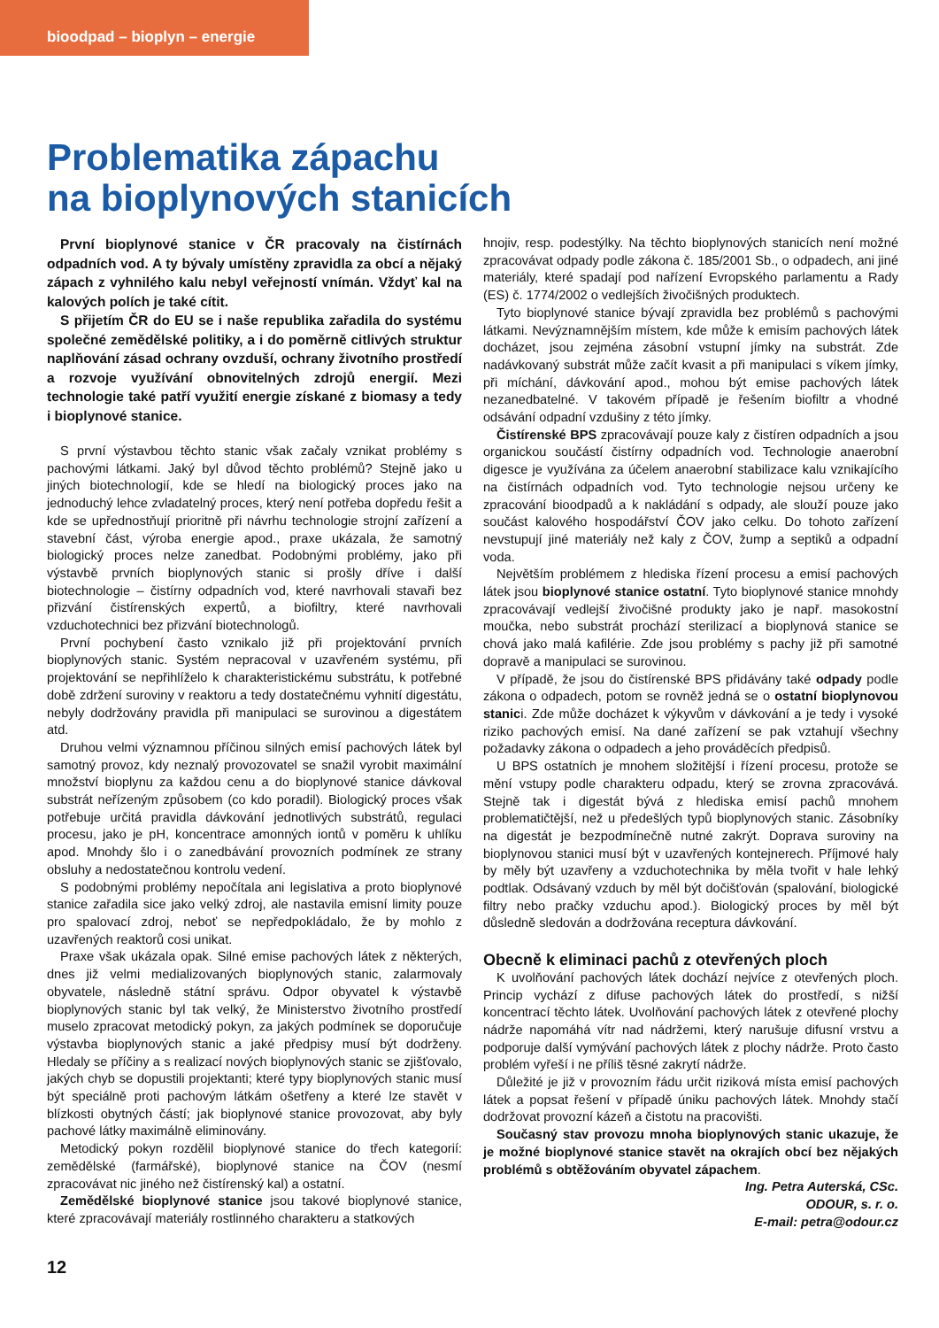bioodpad – bioplyn – energie
Problematika zápachu
na bioplynových stanicích
První bioplynové stanice v ČR pracovaly na čistírnách odpadních vod. A ty bývaly umístěny zpravidla za obcí a nějaký zápach z vyhnilého kalu nebyl veřejností vnímán. Vždyť kal na kalových polích je také cítit.
S přijetím ČR do EU se i naše republika zařadila do systému společné zemědělské politiky, a i do poměrně citlivých struktur naplňování zásad ochrany ovzduší, ochrany životního prostředí a rozvoje využívání obnovitelných zdrojů energií. Mezi technologie také patří využití energie získané z biomasy a tedy i bioplynové stanice.
S první výstavbou těchto stanic však začaly vznikat problémy s pachovými látkami. Jaký byl důvod těchto problémů? Stejně jako u jiných biotechnologií, kde se hledí na biologický proces jako na jednoduchý lehce zvladatelný proces, který není potřeba dopředu řešit a kde se upřednostňují prioritně při návrhu technologie strojní zařízení a stavební část, výroba energie apod., praxe ukázala, že samotný biologický proces nelze zanedbat. Podobnými problémy, jako při výstavbě prvních bioplynových stanic si prošly dříve i další biotechnologie – čistírny odpadních vod, které navrhovali stavaři bez přizvání čistírenských expertů, a biofiltry, které navrhovali vzduchotechnici bez přizvání biotechnologů.
První pochybení často vznikalo již při projektování prvních bioplynových stanic. Systém nepracoval v uzavřeném systému, při projektování se nepřihlíželo k charakteristickému substrátu, k potřebné době zdržení suroviny v reaktoru a tedy dostatečnému vyhnití digestátu, nebyly dodržovány pravidla při manipulaci se surovinou a digestátem atd.
Druhou velmi významnou příčinou silných emisí pachových látek byl samotný provoz, kdy neznalý provozovatel se snažil vyrobit maximální množství bioplynu za každou cenu a do bioplynové stanice dávkoval substrát neřízeným způsobem (co kdo poradil). Biologický proces však potřebuje určitá pravidla dávkování jednotlivých substrátů, regulaci procesu, jako je pH, koncentrace amonných iontů v poměru k uhlíku apod. Mnohdy šlo i o zanedbávání provozních podmínek ze strany obsluhy a nedostatečnou kontrolu vedení.
S podobnými problémy nepočítala ani legislativa a proto bioplynové stanice zařadila sice jako velký zdroj, ale nastavila emisní limity pouze pro spalovací zdroj, neboť se nepředpokládalo, že by mohlo z uzavřených reaktorů cosi unikat.
Praxe však ukázala opak. Silné emise pachových látek z některých, dnes již velmi medializovaných bioplynových stanic, zalarmovaly obyvatele, následně státní správu. Odpor obyvatel k výstavbě bioplynových stanic byl tak velký, že Ministerstvo životního prostředí muselo zpracovat metodický pokyn, za jakých podmínek se doporučuje výstavba bioplynových stanic a jaké předpisy musí být dodrženy. Hledaly se příčiny a s realizací nových bioplynových stanic se zjišťovalo, jakých chyb se dopustili projektanti; které typy bioplynových stanic musí být speciálně proti pachovým látkám ošetřeny a které lze stavět v blízkosti obytných částí; jak bioplynové stanice provozovat, aby byly pachové látky maximálně eliminovány.
Metodický pokyn rozdělil bioplynové stanice do třech kategorií: zemědělské (farmářské), bioplynové stanice na ČOV (nesmí zpracovávat nic jiného než čistírenský kal) a ostatní.
Zemědělské bioplynové stanice jsou takové bioplynové stanice, které zpracovávají materiály rostlinného charakteru a statkových
hnojiv, resp. podestýlky. Na těchto bioplynových stanicích není možné zpracovávat odpady podle zákona č. 185/2001 Sb., o odpadech, ani jiné materiály, které spadají pod nařízení Evropského parlamentu a Rady (ES) č. 1774/2002 o vedlejších živočišných produktech.
Tyto bioplynové stanice bývají zpravidla bez problémů s pachovými látkami. Nevýznamnějším místem, kde může k emisím pachových látek docházet, jsou zejména zásobní vstupní jímky na substrát. Zde nadávkovaný substrát může začít kvasit a při manipulaci s víkem jímky, při míchání, dávkování apod., mohou být emise pachových látek nezanedbatelné. V takovém případě je řešením biofiltr a vhodné odsávání odpadní vzdušiny z této jímky.
Čistírenské BPS zpracovávají pouze kaly z čistíren odpadních a jsou organickou součástí čistírny odpadních vod. Technologie anaerobní digesce je využívána za účelem anaerobní stabilizace kalu vznikajícího na čistírnách odpadních vod. Tyto technologie nejsou určeny ke zpracování bioodpadů a k nakládání s odpady, ale slouží pouze jako součást kalového hospodářství ČOV jako celku. Do tohoto zařízení nevstupují jiné materiály než kaly z ČOV, žump a septiků a odpadní voda.
Největším problémem z hlediska řízení procesu a emisí pachových látek jsou bioplynové stanice ostatní. Tyto bioplynové stanice mnohdy zpracovávají vedlejší živočišné produkty jako je např. masokostní moučka, nebo substrát prochází sterilizací a bioplynová stanice se chová jako malá kafilérie. Zde jsou problémy s pachy již při samotné dopravě a manipulaci se surovinou.
V případě, že jsou do čistírenské BPS přidávány také odpady podle zákona o odpadech, potom se rovněž jedná se o ostatní bioplynovou stanici. Zde může docházet k výkyvům v dávkování a je tedy i vysoké riziko pachových emisí. Na dané zařízení se pak vztahují všechny požadavky zákona o odpadech a jeho prováděcích předpisů.
U BPS ostatních je mnohem složitější i řízení procesu, protože se mění vstupy podle charakteru odpadu, který se zrovna zpracovává. Stejně tak i digestát bývá z hlediska emisí pachů mnohem problematičtější, než u předešlých typů bioplynových stanic. Zásobníky na digestát je bezpodmínečně nutné zakrýt. Doprava suroviny na bioplynovou stanici musí být v uzavřených kontejnerech. Příjmové haly by měly být uzavřeny a vzduchotechnika by měla tvořit v hale lehký podtlak. Odsávaný vzduch by měl být dočišťován (spalování, biologické filtry nebo pračky vzduchu apod.). Biologický proces by měl být důsledně sledován a dodržována receptura dávkování.
Obecně k eliminaci pachů z otevřených ploch
K uvolňování pachových látek dochází nejvíce z otevřených ploch. Princip vychází z difuse pachových látek do prostředí, s nižší koncentrací těchto látek. Uvolňování pachových látek z otevřené plochy nádrže napomáhá vítr nad nádržemi, který narušuje difusní vrstvu a podporuje další vymývání pachových látek z plochy nádrže. Proto často problém vyřeší i ne příliš těsné zakrytí nádrže.
Důležité je již v provozním řádu určit riziková místa emisí pachových látek a popsat řešení v případě úniku pachových látek. Mnohdy stačí dodržovat provozní kázeň a čistotu na pracovišti.
Současný stav provozu mnoha bioplynových stanic ukazuje, že je možné bioplynové stanice stavět na okrajích obcí bez nějakých problémů s obtěžováním obyvatel zápachem.
Ing. Petra Auterská, CSc.
ODOUR, s. r. o.
E-mail: petra@odour.cz
12